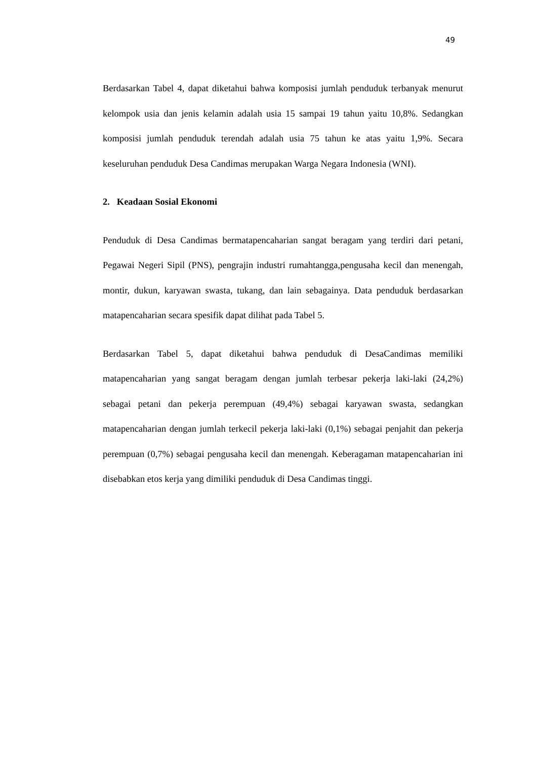49
Berdasarkan Tabel 4, dapat diketahui bahwa komposisi jumlah penduduk terbanyak menurut kelompok usia dan jenis kelamin adalah usia 15 sampai 19 tahun yaitu 10,8%. Sedangkan komposisi jumlah penduduk terendah adalah usia 75 tahun ke atas yaitu 1,9%. Secara keseluruhan penduduk Desa Candimas merupakan Warga Negara Indonesia (WNI).
2. Keadaan Sosial Ekonomi
Penduduk di Desa Candimas bermatapencaharian sangat beragam yang terdiri dari petani, Pegawai Negeri Sipil (PNS), pengrajin industri rumahtangga,pengusaha kecil dan menengah, montir, dukun, karyawan swasta, tukang, dan lain sebagainya. Data penduduk berdasarkan matapencaharian secara spesifik dapat dilihat pada Tabel 5.
Berdasarkan Tabel 5, dapat diketahui bahwa penduduk di DesaCandimas memiliki matapencaharian yang sangat beragam dengan jumlah terbesar pekerja laki-laki (24,2%) sebagai petani dan pekerja perempuan (49,4%) sebagai karyawan swasta, sedangkan matapencaharian dengan jumlah terkecil pekerja laki-laki (0,1%) sebagai penjahit dan pekerja perempuan (0,7%) sebagai pengusaha kecil dan menengah. Keberagaman matapencaharian ini disebabkan etos kerja yang dimiliki penduduk di Desa Candimas tinggi.